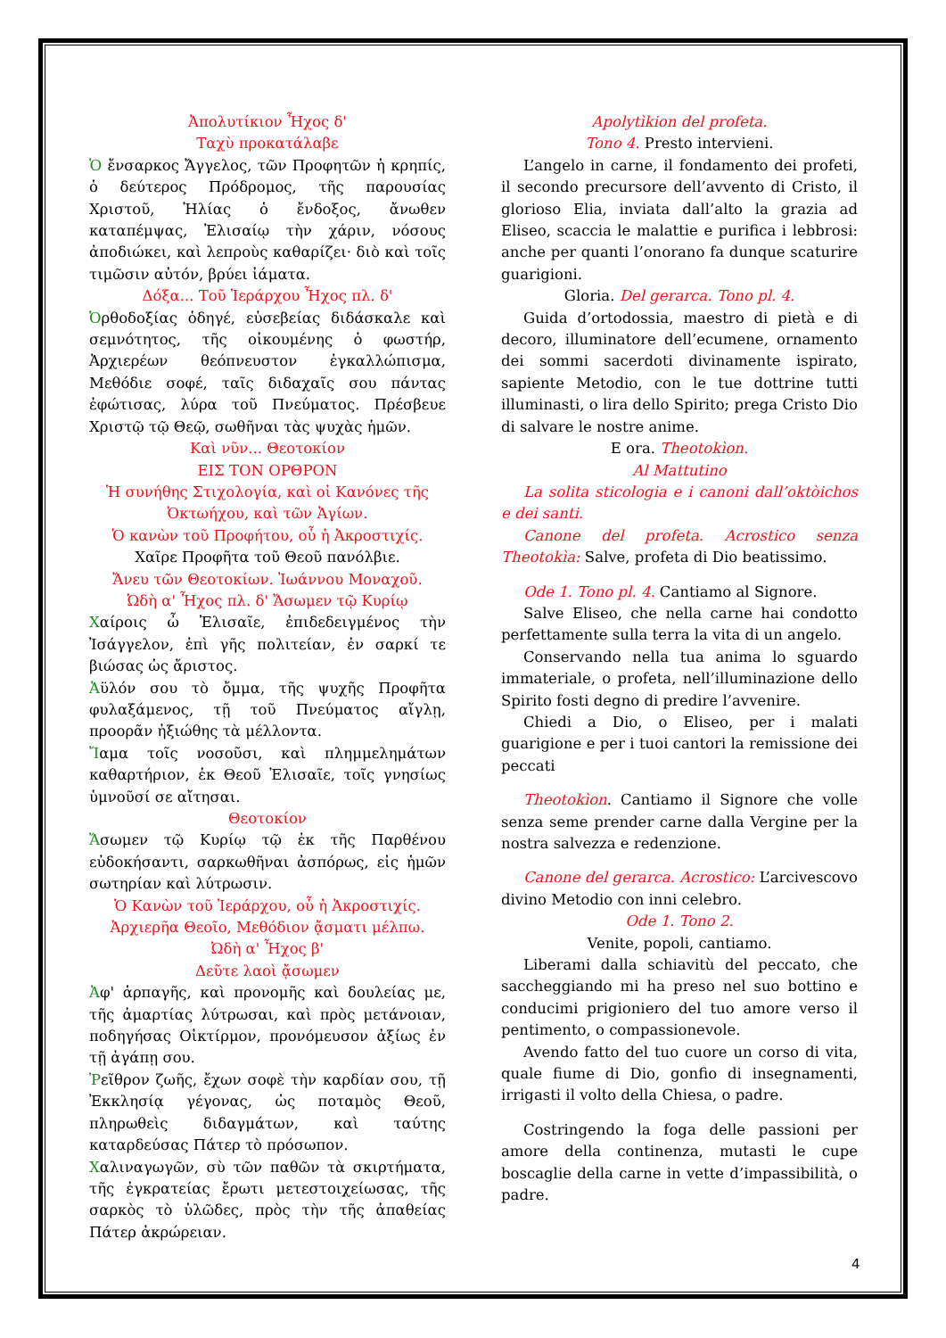Ἀπολυτίκιον Ἦχος δ'
Ταχὺ προκατάλαβε
Ὁ ἔνσαρκος Ἄγγελος, τῶν Προφητῶν ἡ κρηπίς, ὁ δεύτερος Πρόδρομος, τῆς παρουσίας Χριστοῦ, Ἠλίας ὁ ἔνδοξος, ἄνωθεν καταπέμψας, Ἐλισαίῳ τὴν χάριν, νόσους ἀποδιώκει, καὶ λεπροὺς καθαρίζει· διὸ καὶ τοῖς τιμῶσιν αὐτόν, βρύει ἰάματα.
Δόξα... Τοῦ Ἱεράρχου Ἦχος πλ. δ'
Ὀρθοδοξίας ὁδηγέ, εὐσεβείας διδάσκαλε καὶ σεμνότητος, τῆς οἰκουμένης ὁ φωστήρ, Ἀρχιερέων θεόπνευστον ἐγκαλλώπισμα, Μεθόδιε σοφέ, ταῖς διδαχαῖς σου πάντας ἐφώτισας, λύρα τοῦ Πνεύματος. Πρέσβευε Χριστῷ τῷ Θεῷ, σωθῆναι τὰς ψυχὰς ἡμῶν.
Καὶ νῦν... Θεοτοκίον
ΕΙΣ ΤΟΝ ΟΡΘΡΟΝ
Ἡ συνήθης Στιχολογία, καὶ οἱ Κανόνες τῆς Ὀκτωήχου, καὶ τῶν Ἁγίων.
Ὁ κανὼν τοῦ Προφήτου, οὗ ἡ Ἀκροστιχίς.
Χαῖρε Προφῆτα τοῦ Θεοῦ πανόλβιε.
Ἄνευ τῶν Θεοτοκίων. Ἰωάννου Μοναχοῦ.
Ὠδὴ α' Ἦχος πλ. δ' Ἄσωμεν τῷ Κυρίῳ
Χαίροις ὦ Ἐλισαῖε, ἐπιδεδειγμένος τὴν Ἰσάγγελον, ἐπὶ γῆς πολιτείαν, ἐν σαρκί τε βιώσας ὡς ἄριστος.
Ἀϋλόν σου τὸ ὄμμα, τῆς ψυχῆς Προφῆτα φυλαξάμενος, τῇ τοῦ Πνεύματος αἴγλῃ, προορᾶν ἠξιώθης τὰ μέλλοντα.
Ἴαμα τοῖς νοσοῦσι, καὶ πλημμελημάτων καθαρτήριον, ἐκ Θεοῦ Ἐλισαῖε, τοῖς γνησίως ὑμνοῦσί σε αἴτησαι.
Θεοτοκίον
Ἄσωμεν τῷ Κυρίῳ τῷ ἐκ τῆς Παρθένου εὐδοκήσαντι, σαρκωθῆναι ἀσπόρως, εἰς ἡμῶν σωτηρίαν καὶ λύτρωσιν.
Ὁ Κανὼν τοῦ Ἱεράρχου, οὗ ἡ Ἀκροστιχίς.
Ἀρχιερῆα Θεοῖο, Μεθόδιον ᾄσματι μέλπω.
Ὠδὴ α' Ἦχος β'
Δεῦτε λαοὶ ᾄσωμεν
Ἀφ' ἁρπαγῆς, καὶ προνομῆς καὶ δουλείας με, τῆς ἁμαρτίας λύτρωσαι, καὶ πρὸς μετάνοιαν, ποδηγήσας Οἰκτίρμον, προνόμευσον ἀξίως ἐν τῇ ἀγάπῃ σου.
Ῥεῖθρον ζωῆς, ἔχων σοφὲ τὴν καρδίαν σου, τῇ Ἐκκλησίᾳ γέγονας, ὡς ποταμὸς Θεοῦ, πληρωθεὶς διδαγμάτων, καὶ ταύτης καταρδεύσας Πάτερ τὸ πρόσωπον.
Χαλιναγωγῶν, σὺ τῶν παθῶν τὰ σκιρτήματα, τῆς ἐγκρατείας ἔρωτι μετεστοιχείωσας, τῆς σαρκὸς τὸ ὑλῶδες, πρὸς τὴν τῆς ἀπαθείας Πάτερ ἀκρώρειαν.
Apolytìkion del profeta.
Tono 4. Presto intervieni.
L’angelo in carne, il fondamento dei profeti, il secondo precursore dell’avvento di Cristo, il glorioso Elia, inviata dall’alto la grazia ad Eliseo, scaccia le malattie e purifica i lebbrosi: anche per quanti l’onorano fa dunque scaturire guarigioni.
Gloria. Del gerarca. Tono pl. 4.
Guida d’ortodossia, maestro di pietà e di decoro, illuminatore dell’ecumene, ornamento dei sommi sacerdoti divinamente ispirato, sapiente Metodio, con le tue dottrine tutti illuminasti, o lira dello Spirito; prega Cristo Dio di salvare le nostre anime.
E ora. Theotokìon.
Al Mattutino
La solita sticologia e i canoni dall’oktòichos e dei santi.
Canone del profeta. Acrostico senza Theotokìa: Salve, profeta di Dio beatissimo.
Ode 1. Tono pl. 4. Cantiamo al Signore.
Salve Eliseo, che nella carne hai condotto perfettamente sulla terra la vita di un angelo.
Conservando nella tua anima lo sguardo immateriale, o profeta, nell’illuminazione dello Spirito fosti degno di predire l’avvenire.
Chiedi a Dio, o Eliseo, per i malati guarigione e per i tuoi cantori la remissione dei peccati
Theotokìon. Cantiamo il Signore che volle senza seme prender carne dalla Vergine per la nostra salvezza e redenzione.
Canone del gerarca. Acrostico: L’arcivescovo divino Metodio con inni celebro.
Ode 1. Tono 2.
Venite, popoli, cantiamo.
Liberami dalla schiavitù del peccato, che saccheggiando mi ha preso nel suo bottino e conducimi prigioniero del tuo amore verso il pentimento, o compassionevole.
Avendo fatto del tuo cuore un corso di vita, quale fiume di Dio, gonfio di insegnamenti, irrigasti il volto della Chiesa, o padre.
Costringendo la foga delle passioni per amore della continenza, mutasti le cupe boscaglie della carne in vette d’impassibilità, o padre.
4